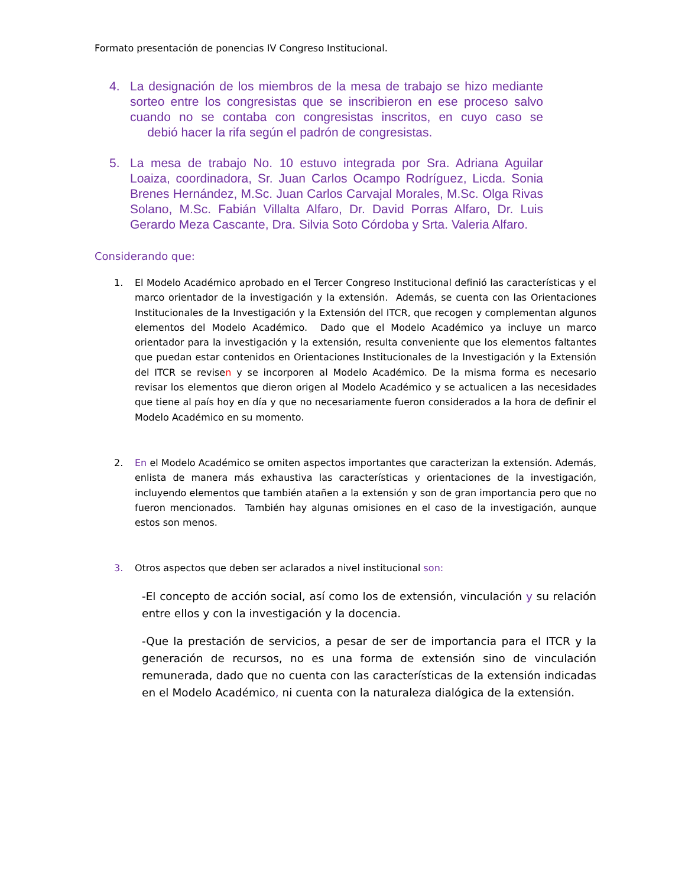Formato presentación de ponencias IV Congreso Institucional.
4. La designación de los miembros de la mesa de trabajo se hizo mediante sorteo entre los congresistas que se inscribieron en ese proceso salvo cuando no se contaba con congresistas inscritos, en cuyo caso se debió hacer la rifa según el padrón de congresistas.
5. La mesa de trabajo No. 10 estuvo integrada por Sra. Adriana Aguilar Loaiza, coordinadora, Sr. Juan Carlos Ocampo Rodríguez, Licda. Sonia Brenes Hernández, M.Sc. Juan Carlos Carvajal Morales, M.Sc. Olga Rivas Solano, M.Sc. Fabián Villalta Alfaro, Dr. David Porras Alfaro, Dr. Luis Gerardo Meza Cascante, Dra. Silvia Soto Córdoba y Srta. Valeria Alfaro.
Considerando que:
1. El Modelo Académico aprobado en el Tercer Congreso Institucional definió las características y el marco orientador de la investigación y la extensión. Además, se cuenta con las Orientaciones Institucionales de la Investigación y la Extensión del ITCR, que recogen y complementan algunos elementos del Modelo Académico. Dado que el Modelo Académico ya incluye un marco orientador para la investigación y la extensión, resulta conveniente que los elementos faltantes que puedan estar contenidos en Orientaciones Institucionales de la Investigación y la Extensión del ITCR se revisen y se incorporen al Modelo Académico. De la misma forma es necesario revisar los elementos que dieron origen al Modelo Académico y se actualicen a las necesidades que tiene al país hoy en día y que no necesariamente fueron considerados a la hora de definir el Modelo Académico en su momento.
2. En el Modelo Académico se omiten aspectos importantes que caracterizan la extensión. Además, enlista de manera más exhaustiva las características y orientaciones de la investigación, incluyendo elementos que también atañen a la extensión y son de gran importancia pero que no fueron mencionados. También hay algunas omisiones en el caso de la investigación, aunque estos son menos.
3. Otros aspectos que deben ser aclarados a nivel institucional son:
-El concepto de acción social, así como los de extensión, vinculación y su relación entre ellos y con la investigación y la docencia.
-Que la prestación de servicios, a pesar de ser de importancia para el ITCR y la generación de recursos, no es una forma de extensión sino de vinculación remunerada, dado que no cuenta con las características de la extensión indicadas en el Modelo Académico, ni cuenta con la naturaleza dialógica de la extensión.